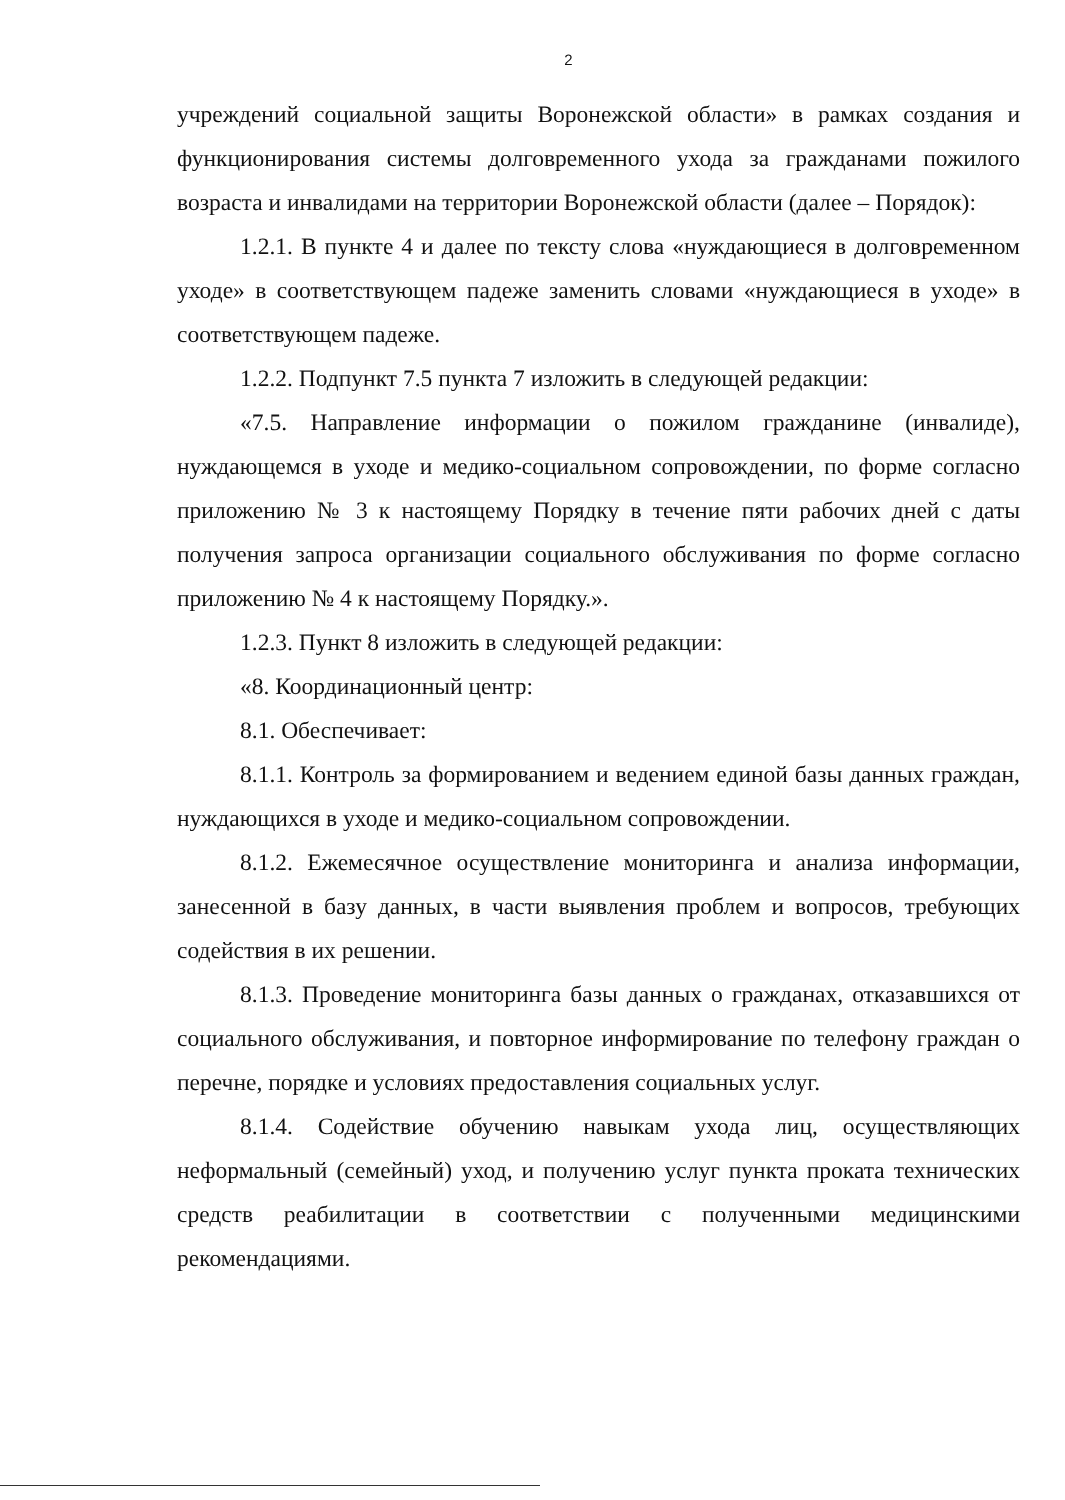2
учреждений социальной защиты Воронежской области» в рамках создания и функционирования системы долговременного ухода за гражданами пожилого возраста и инвалидами на территории Воронежской области (далее – Порядок):
1.2.1. В пункте 4 и далее по тексту слова «нуждающиеся в долговременном уходе» в соответствующем падеже заменить словами «нуждающиеся в уходе» в соответствующем падеже.
1.2.2. Подпункт 7.5 пункта 7 изложить в следующей редакции:
«7.5. Направление информации о пожилом гражданине (инвалиде), нуждающемся в уходе и медико-социальном сопровождении, по форме согласно приложению № 3 к настоящему Порядку в течение пяти рабочих дней с даты получения запроса организации социального обслуживания по форме согласно приложению № 4 к настоящему Порядку.».
1.2.3. Пункт 8 изложить в следующей редакции:
«8. Координационный центр:
8.1. Обеспечивает:
8.1.1. Контроль за формированием и ведением единой базы данных граждан, нуждающихся в уходе и медико-социальном сопровождении.
8.1.2. Ежемесячное осуществление мониторинга и анализа информации, занесенной в базу данных, в части выявления проблем и вопросов, требующих содействия в их решении.
8.1.3. Проведение мониторинга базы данных о гражданах, отказавшихся от социального обслуживания, и повторное информирование по телефону граждан о перечне, порядке и условиях предоставления социальных услуг.
8.1.4. Содействие обучению навыкам ухода лиц, осуществляющих неформальный (семейный) уход, и получению услуг пункта проката технических средств реабилитации в соответствии с полученными медицинскими рекомендациями.